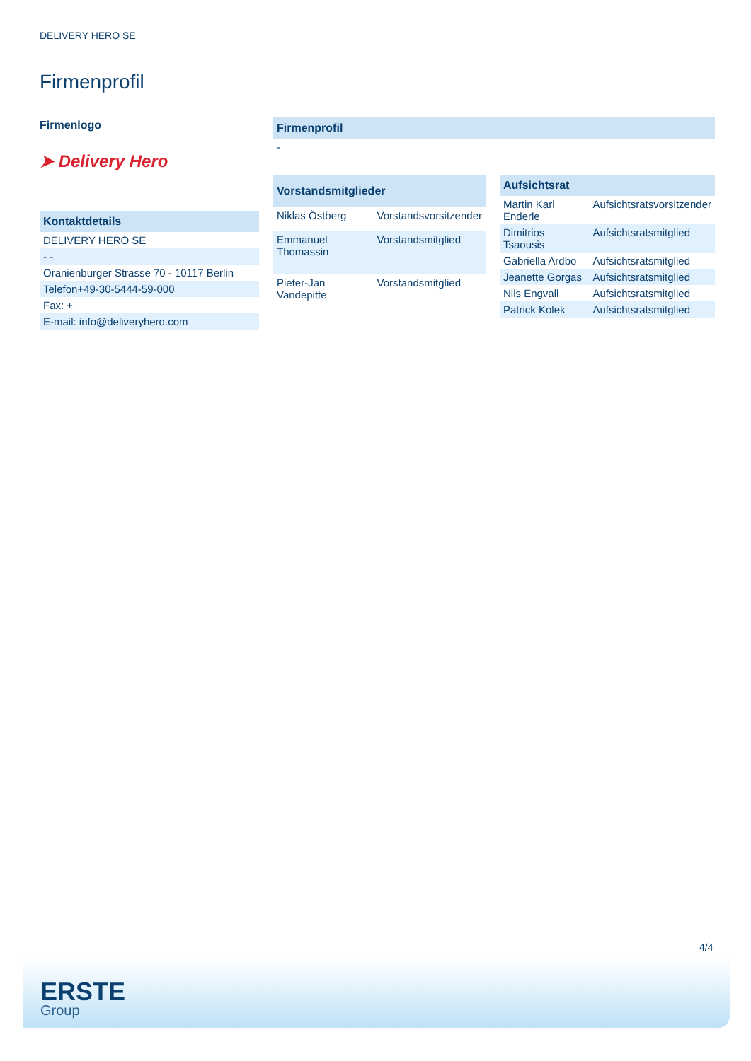DELIVERY HERO SE
Firmenprofil
Firmenlogo
➤ Delivery Hero
| Kontaktdetails |
| --- |
| DELIVERY HERO SE |
| - - |
| Oranienburger Strasse 70 - 10117 Berlin |
| Telefon+49-30-5444-59-000 |
| Fax: + |
| E-mail: info@deliveryhero.com |
| Firmenprofil |
| --- |
| - |
| Vorstandsmitglieder | |
| --- | --- |
| Niklas Östberg | Vorstandsvorsitzender |
| Emmanuel Thomassin | Vorstandsmitglied |
| Pieter-Jan Vandepitte | Vorstandsmitglied |
| Aufsichtsrat | |
| --- | --- |
| Martin Karl Enderle | Aufsichtsratsvorsitzender |
| Dimitrios Tsaousis | Aufsichtsratsmitglied |
| Gabriella Ardbo | Aufsichtsratsmitglied |
| Jeanette Gorgas | Aufsichtsratsmitglied |
| Nils Engvall | Aufsichtsratsmitglied |
| Patrick Kolek | Aufsichtsratsmitglied |
4/4
ERSTE
Group